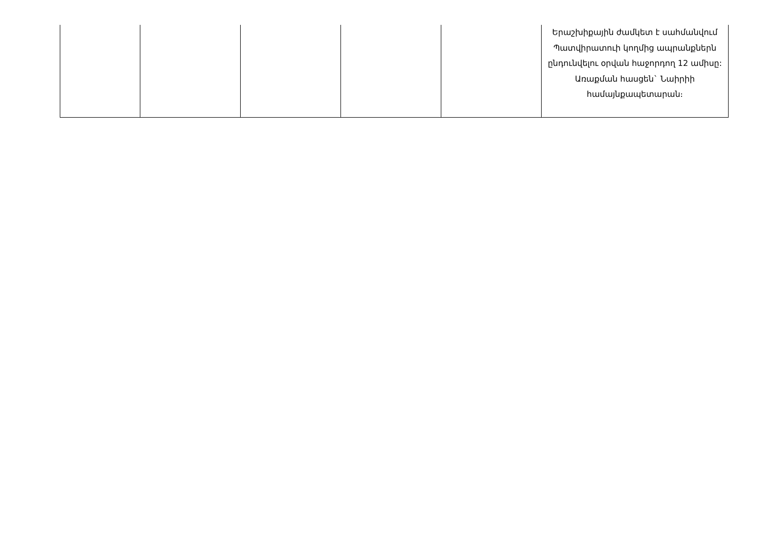| | | | | | Երաշխիքային ժամկետ է սահմանվում Պատվիրատուի կողմից ապրանքներն ընդունվելու օրվան հաջորդող 12 ամիսը: Առաքման հասցեն` Նաիրիի համայնքապետարան։ |